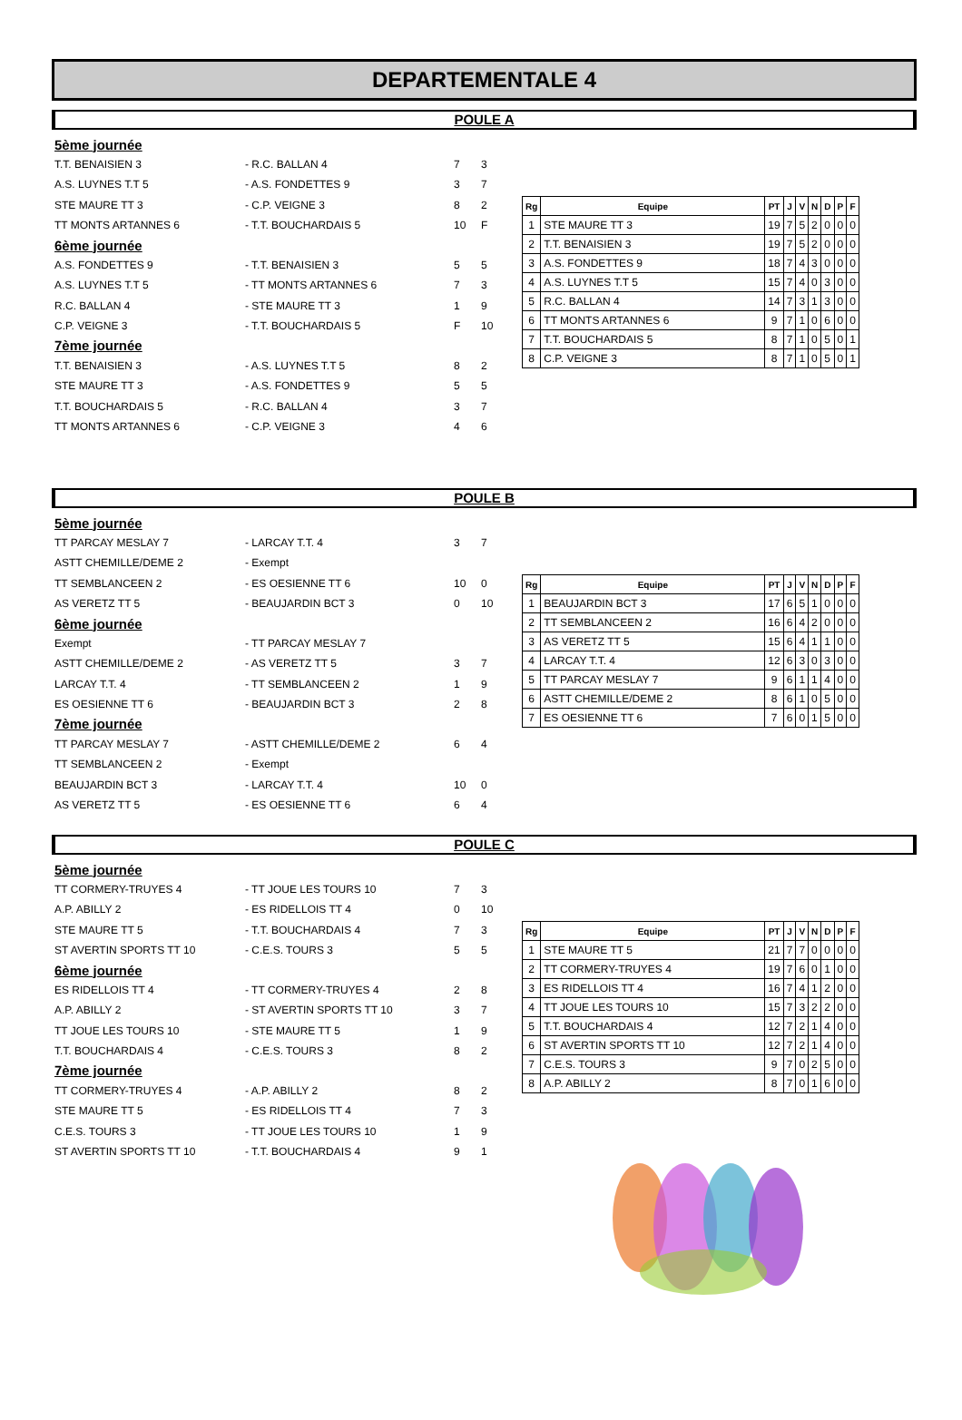DEPARTEMENTALE 4
POULE A
| 5ème journée | | | |
| T.T. BENAISIEN 3 | - R.C. BALLAN 4 | 7 | 3 |
| A.S. LUYNES T.T 5 | - A.S. FONDETTES 9 | 3 | 7 |
| STE MAURE TT 3 | - C.P. VEIGNE 3 | 8 | 2 |
| TT MONTS ARTANNES 6 | - T.T. BOUCHARDAIS 5 | 10 | F |
| 6ème journée | | | |
| A.S. FONDETTES 9 | - T.T. BENAISIEN 3 | 5 | 5 |
| A.S. LUYNES T.T 5 | - TT MONTS ARTANNES 6 | 7 | 3 |
| R.C. BALLAN 4 | - STE MAURE TT 3 | 1 | 9 |
| C.P. VEIGNE 3 | - T.T. BOUCHARDAIS 5 | F | 10 |
| 7ème journée | | | |
| T.T. BENAISIEN 3 | - A.S. LUYNES T.T 5 | 8 | 2 |
| STE MAURE TT 3 | - A.S. FONDETTES 9 | 5 | 5 |
| T.T. BOUCHARDAIS 5 | - R.C. BALLAN 4 | 3 | 7 |
| TT MONTS ARTANNES 6 | - C.P. VEIGNE 3 | 4 | 6 |
| Rg | Equipe | PT | J | V | N | D | P | F |
| --- | --- | --- | --- | --- | --- | --- | --- | --- |
| 1 | STE MAURE TT 3 | 19 | 7 | 5 | 2 | 0 | 0 | 0 |
| 2 | T.T. BENAISIEN 3 | 19 | 7 | 5 | 2 | 0 | 0 | 0 |
| 3 | A.S. FONDETTES 9 | 18 | 7 | 4 | 3 | 0 | 0 | 0 |
| 4 | A.S. LUYNES T.T 5 | 15 | 7 | 4 | 0 | 3 | 0 | 0 |
| 5 | R.C. BALLAN 4 | 14 | 7 | 3 | 1 | 3 | 0 | 0 |
| 6 | TT MONTS ARTANNES 6 | 9 | 7 | 1 | 0 | 6 | 0 | 0 |
| 7 | T.T. BOUCHARDAIS 5 | 8 | 7 | 1 | 0 | 5 | 0 | 1 |
| 8 | C.P. VEIGNE 3 | 8 | 7 | 1 | 0 | 5 | 0 | 1 |
POULE B
| 5ème journée | | | |
| TT PARCAY MESLAY 7 | - LARCAY T.T. 4 | 3 | 7 |
| ASTT CHEMILLE/DEME 2 | - Exempt | | |
| TT SEMBLANCEEN 2 | - ES OESIENNE TT 6 | 10 | 0 |
| AS VERETZ TT 5 | - BEAUJARDIN BCT 3 | 0 | 10 |
| 6ème journée | | | |
| Exempt | - TT PARCAY MESLAY 7 | | |
| ASTT CHEMILLE/DEME 2 | - AS VERETZ TT 5 | 3 | 7 |
| LARCAY T.T. 4 | - TT SEMBLANCEEN 2 | 1 | 9 |
| ES OESIENNE TT 6 | - BEAUJARDIN BCT 3 | 2 | 8 |
| 7ème journée | | | |
| TT PARCAY MESLAY 7 | - ASTT CHEMILLE/DEME 2 | 6 | 4 |
| TT SEMBLANCEEN 2 | - Exempt | | |
| BEAUJARDIN BCT 3 | - LARCAY T.T. 4 | 10 | 0 |
| AS VERETZ TT 5 | - ES OESIENNE TT 6 | 6 | 4 |
| Rg | Equipe | PT | J | V | N | D | P | F |
| --- | --- | --- | --- | --- | --- | --- | --- | --- |
| 1 | BEAUJARDIN BCT 3 | 17 | 6 | 5 | 1 | 0 | 0 | 0 |
| 2 | TT SEMBLANCEEN 2 | 16 | 6 | 4 | 2 | 0 | 0 | 0 |
| 3 | AS VERETZ TT 5 | 15 | 6 | 4 | 1 | 1 | 0 | 0 |
| 4 | LARCAY T.T. 4 | 12 | 6 | 3 | 0 | 3 | 0 | 0 |
| 5 | TT PARCAY MESLAY 7 | 9 | 6 | 1 | 1 | 4 | 0 | 0 |
| 6 | ASTT CHEMILLE/DEME 2 | 8 | 6 | 1 | 0 | 5 | 0 | 0 |
| 7 | ES OESIENNE TT 6 | 7 | 6 | 0 | 1 | 5 | 0 | 0 |
POULE C
| 5ème journée | | | |
| TT CORMERY-TRUYES 4 | - TT JOUE LES TOURS 10 | 7 | 3 |
| A.P. ABILLY 2 | - ES RIDELLOIS TT 4 | 0 | 10 |
| STE MAURE TT 5 | - T.T. BOUCHARDAIS 4 | 7 | 3 |
| ST AVERTIN SPORTS TT 10 | - C.E.S. TOURS 3 | 5 | 5 |
| 6ème journée | | | |
| ES RIDELLOIS TT 4 | - TT CORMERY-TRUYES 4 | 2 | 8 |
| A.P. ABILLY 2 | - ST AVERTIN SPORTS TT 10 | 3 | 7 |
| TT JOUE LES TOURS 10 | - STE MAURE TT 5 | 1 | 9 |
| T.T. BOUCHARDAIS 4 | - C.E.S. TOURS 3 | 8 | 2 |
| 7ème journée | | | |
| TT CORMERY-TRUYES 4 | - A.P. ABILLY 2 | 8 | 2 |
| STE MAURE TT 5 | - ES RIDELLOIS TT 4 | 7 | 3 |
| C.E.S. TOURS 3 | - TT JOUE LES TOURS 10 | 1 | 9 |
| ST AVERTIN SPORTS TT 10 | - T.T. BOUCHARDAIS 4 | 9 | 1 |
| Rg | Equipe | PT | J | V | N | D | P | F |
| --- | --- | --- | --- | --- | --- | --- | --- | --- |
| 1 | STE MAURE TT 5 | 21 | 7 | 7 | 0 | 0 | 0 | 0 |
| 2 | TT CORMERY-TRUYES 4 | 19 | 7 | 6 | 0 | 1 | 0 | 0 |
| 3 | ES RIDELLOIS TT 4 | 16 | 7 | 4 | 1 | 2 | 0 | 0 |
| 4 | TT JOUE LES TOURS 10 | 15 | 7 | 3 | 2 | 2 | 0 | 0 |
| 5 | T.T. BOUCHARDAIS 4 | 12 | 7 | 2 | 1 | 4 | 0 | 0 |
| 6 | ST AVERTIN SPORTS TT 10 | 12 | 7 | 2 | 1 | 4 | 0 | 0 |
| 7 | C.E.S. TOURS 3 | 9 | 7 | 0 | 2 | 5 | 0 | 0 |
| 8 | A.P. ABILLY 2 | 8 | 7 | 0 | 1 | 6 | 0 | 0 |